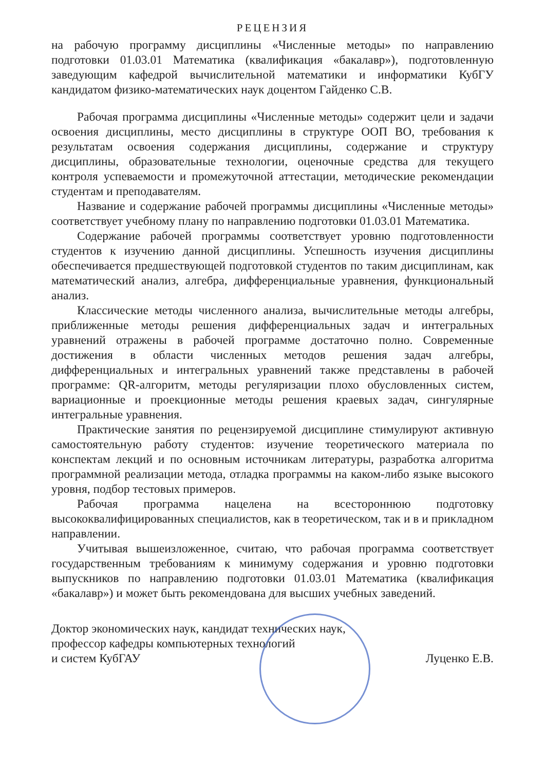РЕЦЕНЗИЯ
на рабочую программу дисциплины «Численные методы» по направлению подготовки 01.03.01 Математика (квалификация «бакалавр»), подготовленную заведующим кафедрой вычислительной математики и информатики КубГУ кандидатом физико-математических наук доцентом Гайденко С.В.
Рабочая программа дисциплины «Численные методы» содержит цели и задачи освоения дисциплины, место дисциплины в структуре ООП ВО, требования к результатам освоения содержания дисциплины, содержание и структуру дисциплины, образовательные технологии, оценочные средства для текущего контроля успеваемости и промежуточной аттестации, методические рекомендации студентам и преподавателям.
Название и содержание рабочей программы дисциплины «Численные методы» соответствует учебному плану по направлению подготовки 01.03.01 Математика.
Содержание рабочей программы соответствует уровню подготовленности студентов к изучению данной дисциплины. Успешность изучения дисциплины обеспечивается предшествующей подготовкой студентов по таким дисциплинам, как математический анализ, алгебра, дифференциальные уравнения, функциональный анализ.
Классические методы численного анализа, вычислительные методы алгебры, приближенные методы решения дифференциальных задач и интегральных уравнений отражены в рабочей программе достаточно полно. Современные достижения в области численных методов решения задач алгебры, дифференциальных и интегральных уравнений также представлены в рабочей программе: QR-алгоритм, методы регуляризации плохо обусловленных систем, вариационные и проекционные методы решения краевых задач, сингулярные интегральные уравнения.
Практические занятия по рецензируемой дисциплине стимулируют активную самостоятельную работу студентов: изучение теоретического материала по конспектам лекций и по основным источникам литературы, разработка алгоритма программной реализации метода, отладка программы на каком-либо языке высокого уровня, подбор тестовых примеров.
Рабочая программа нацелена на всестороннюю подготовку высококвалифицированных специалистов, как в теоретическом, так и в и прикладном направлении.
Учитывая вышеизложенное, считаю, что рабочая программа соответствует государственным требованиям к минимуму содержания и уровню подготовки выпускников по направлению подготовки 01.03.01 Математика (квалификация «бакалавр») и может быть рекомендована для высших учебных заведений.
Доктор экономических наук, кандидат технических наук,
профессор кафедры компьютерных технологий
и систем КубГАУ
Луценко Е.В.